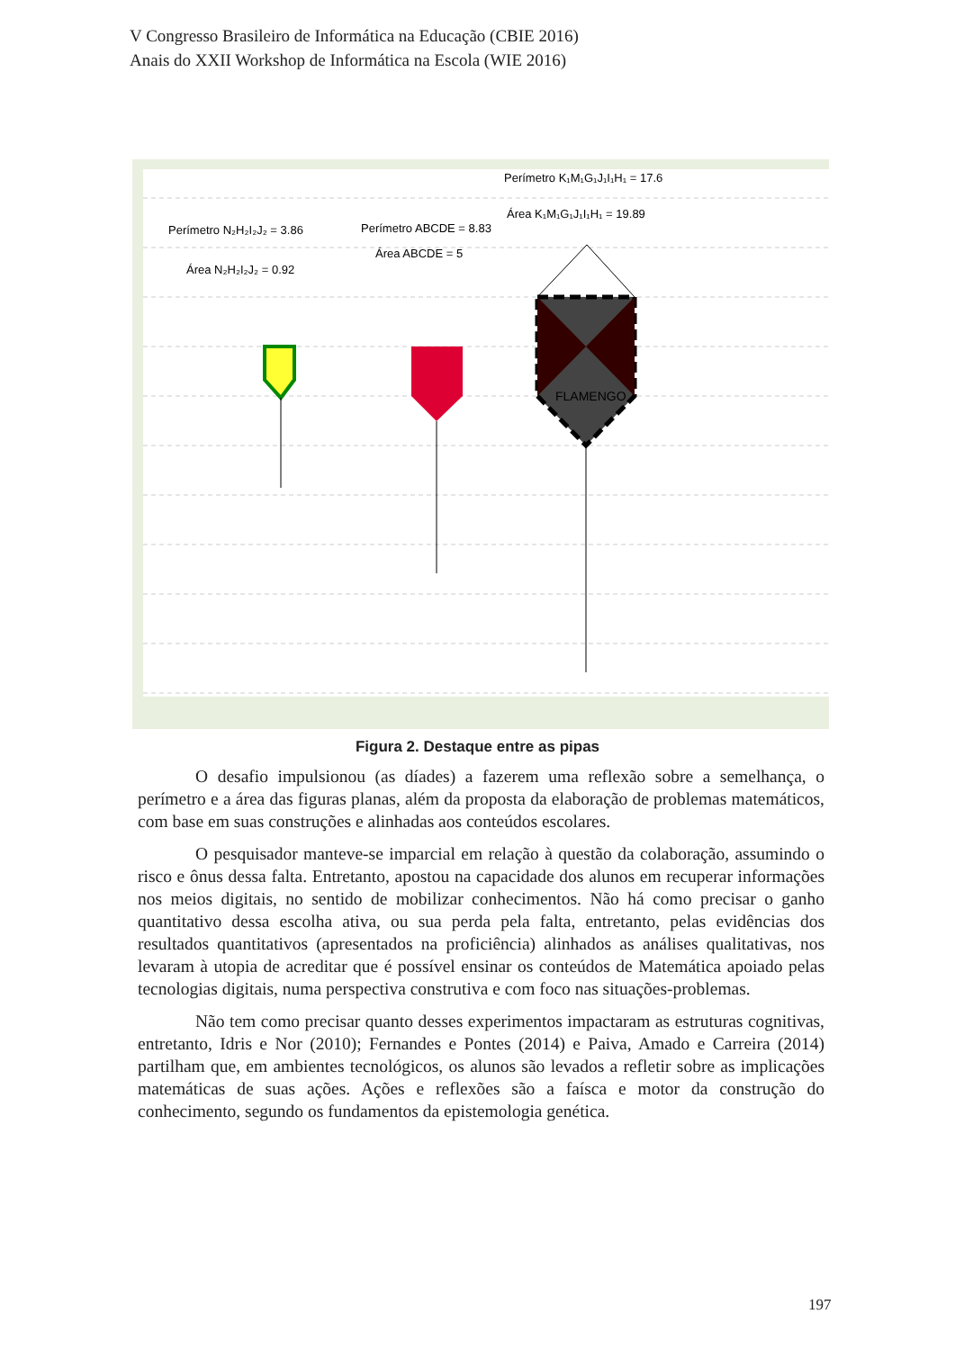V Congresso Brasileiro de Informática na Educação (CBIE 2016)
Anais do XXII Workshop de Informática na Escola (WIE 2016)
Perímetro N₂H₂I₂J₂ = 3.86
Área N₂H₂I₂J₂ = 0.92
Perímetro ABCDE = 8.83
Área ABCDE = 5
Perímetro K₁M₁G₁J₁I₁H₁ = 17.6
Área K₁M₁G₁J₁I₁H₁ = 19.89
FLAMENGO
Figura 2. Destaque entre as pipas
O desafio impulsionou (as díades) a fazerem uma reflexão sobre a semelhança, o perímetro e a área das figuras planas, além da proposta da elaboração de problemas matemáticos, com base em suas construções e alinhadas aos conteúdos escolares.
O pesquisador manteve-se imparcial em relação à questão da colaboração, assumindo o risco e ônus dessa falta. Entretanto, apostou na capacidade dos alunos em recuperar informações nos meios digitais, no sentido de mobilizar conhecimentos. Não há como precisar o ganho quantitativo dessa escolha ativa, ou sua perda pela falta, entretanto, pelas evidências dos resultados quantitativos (apresentados na proficiência) alinhados as análises qualitativas, nos levaram à utopia de acreditar que é possível ensinar os conteúdos de Matemática apoiado pelas tecnologias digitais, numa perspectiva construtiva e com foco nas situações-problemas.
Não tem como precisar quanto desses experimentos impactaram as estruturas cognitivas, entretanto, Idris e Nor (2010); Fernandes e Pontes (2014) e Paiva, Amado e Carreira (2014) partilham que, em ambientes tecnológicos, os alunos são levados a refletir sobre as implicações matemáticas de suas ações. Ações e reflexões são a faísca e motor da construção do conhecimento, segundo os fundamentos da epistemologia genética.
197